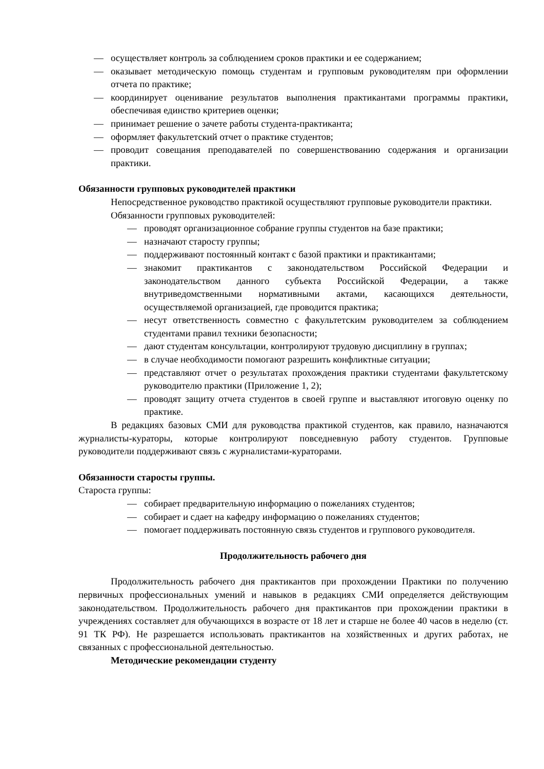— осуществляет контроль за соблюдением сроков практики и ее содержанием;
— оказывает методическую помощь студентам и групповым руководителям при оформлении отчета по практике;
— координирует оценивание результатов выполнения практикантами программы практики, обеспечивая единство критериев оценки;
— принимает решение о зачете работы студента-практиканта;
— оформляет факультетский отчет о практике студентов;
— проводит совещания преподавателей по совершенствованию содержания и организации практики.
Обязанности групповых руководителей практики
Непосредственное руководство практикой осуществляют групповые руководители практики.
Обязанности групповых руководителей:
— проводят организационное собрание группы студентов на базе практики;
— назначают старосту группы;
— поддерживают постоянный контакт с базой практики и практикантами;
— знакомит практикантов с законодательством Российской Федерации и законодательством данного субъекта Российской Федерации, а также внутриведомственными нормативными актами, касающихся деятельности, осуществляемой организацией, где проводится практика;
— несут ответственность совместно с факультетским руководителем за соблюдением студентами правил техники безопасности;
— дают студентам консультации, контролируют трудовую дисциплину в группах;
— в случае необходимости помогают разрешить конфликтные ситуации;
— представляют отчет о результатах прохождения практики студентами факультетскому руководителю практики (Приложение 1, 2);
— проводят защиту отчета студентов в своей группе и выставляют итоговую оценку по практике.
В редакциях базовых СМИ для руководства практикой студентов, как правило, назначаются журналисты-кураторы, которые контролируют повседневную работу студентов. Групповые руководители поддерживают связь с журналистами-кураторами.
Обязанности старосты группы.
Староста группы:
— собирает предварительную информацию о пожеланиях студентов;
— собирает и сдает на кафедру информацию о пожеланиях студентов;
— помогает поддерживать постоянную связь студентов и группового руководителя.
Продолжительность рабочего дня
Продолжительность рабочего дня практикантов при прохождении Практики по получению первичных профессиональных умений и навыков в редакциях СМИ определяется действующим законодательством. Продолжительность рабочего дня практикантов при прохождении практики в учреждениях составляет для обучающихся в возрасте от 18 лет и старше не более 40 часов в неделю (ст. 91 ТК РФ). Не разрешается использовать практикантов на хозяйственных и других работах, не связанных с профессиональной деятельностью.
Методические рекомендации студенту